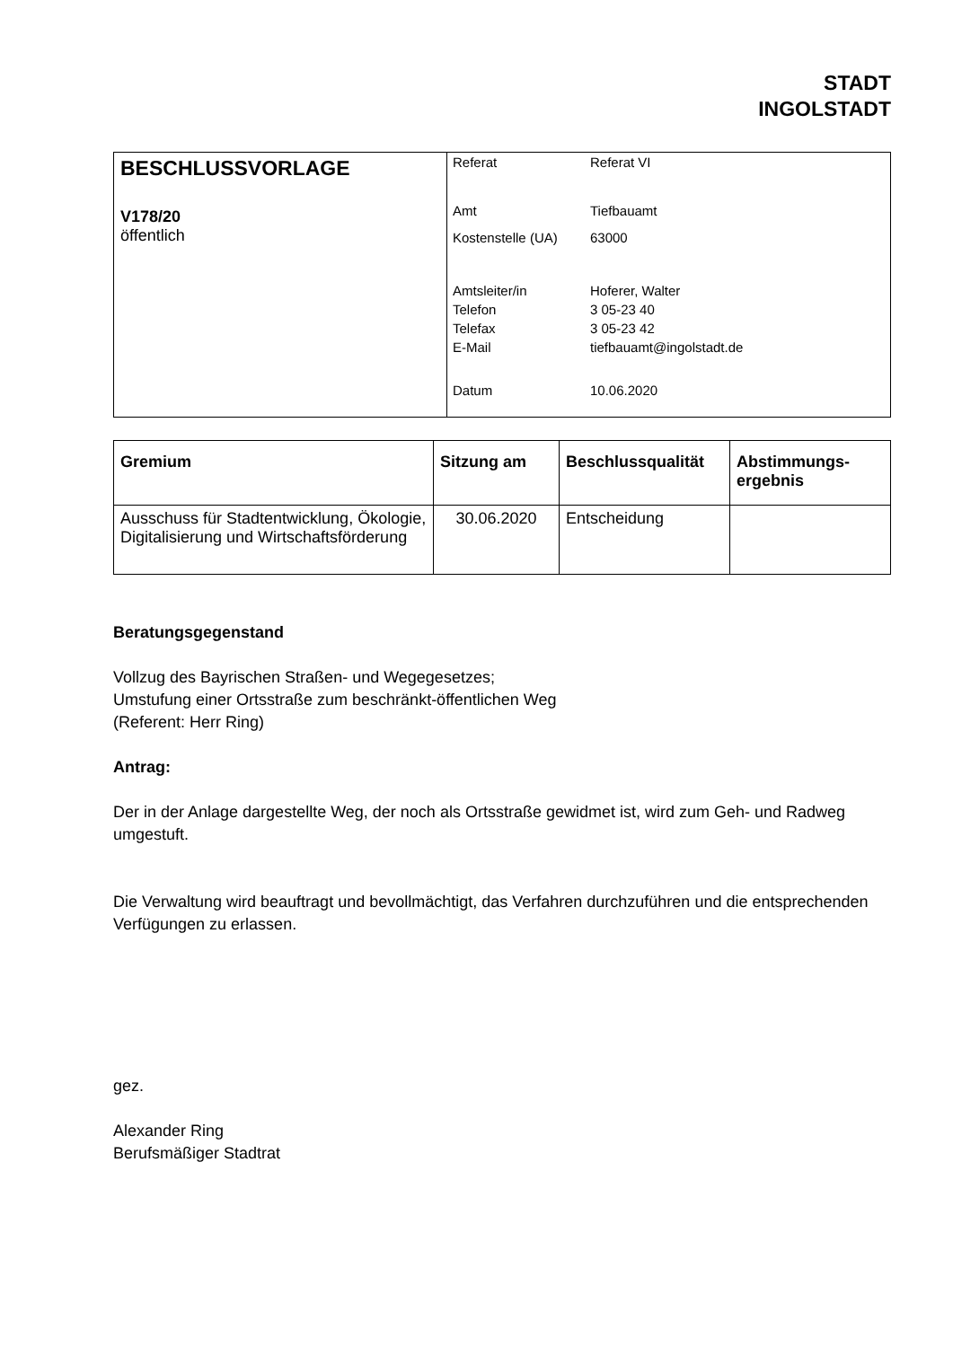STADT
INGOLSTADT
| BESCHLUSSVORLAGE V178/20 öffentlich | / Referat / Referat VI / / Amt / Tiefbauamt / / Kostenstelle (UA) / 63000 / / Amtsleiter/in / Hoferer, Walter / / Telefon / 3 05-23 40 / / Telefax / 3 05-23 42 / / E-Mail / tiefbauamt@ingolstadt.de / / Datum / 10.06.2020 / |
| Gremium | Sitzung am | Beschlussqualität | Abstimmungs- ergebnis |
| --- | --- | --- | --- |
| Ausschuss für Stadtentwicklung, Ökologie, Digitalisierung und Wirtschaftsförderung | 30.06.2020 | Entscheidung | |
Beratungsgegenstand
Vollzug des Bayrischen Straßen- und Wegegesetzes;
Umstufung einer Ortsstraße zum beschränkt-öffentlichen Weg
(Referent: Herr Ring)
Antrag:
Der in der Anlage dargestellte Weg, der noch als Ortsstraße gewidmet ist, wird zum Geh- und Radweg umgestuft.
Die Verwaltung wird beauftragt und bevollmächtigt, das Verfahren durchzuführen und die entsprechenden Verfügungen zu erlassen.
gez.
Alexander Ring
Berufsmäßiger Stadtrat